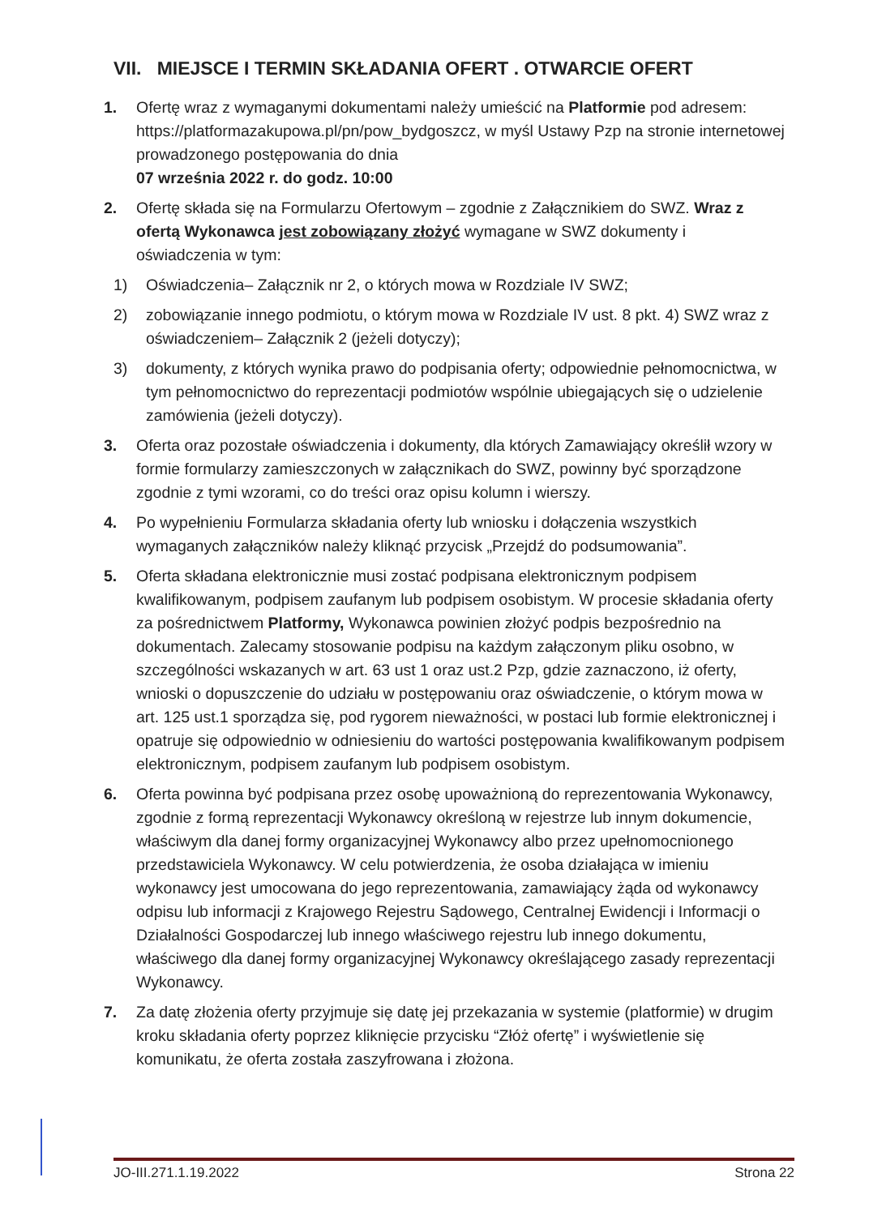VII. MIEJSCE I TERMIN SKŁADANIA OFERT . OTWARCIE OFERT
1. Ofertę wraz z wymaganymi dokumentami należy umieścić na Platformie pod adresem: https://platformazakupowa.pl/pn/pow_bydgoszcz, w myśl Ustawy Pzp na stronie internetowej prowadzonego postępowania do dnia
07 września 2022 r. do godz. 10:00
2. Ofertę składa się na Formularzu Ofertowym – zgodnie z Załącznikiem do SWZ. Wraz z ofertą Wykonawca jest zobowiązany złożyć wymagane w SWZ dokumenty i oświadczenia w tym:
1) Oświadczenia– Załącznik nr 2, o których mowa w Rozdziale IV SWZ;
2) zobowiązanie innego podmiotu, o którym mowa w Rozdziale IV ust. 8 pkt. 4) SWZ wraz z oświadczeniem– Załącznik 2 (jeżeli dotyczy);
3) dokumenty, z których wynika prawo do podpisania oferty; odpowiednie pełnomocnictwa, w tym pełnomocnictwo do reprezentacji podmiotów wspólnie ubiegających się o udzielenie zamówienia (jeżeli dotyczy).
3. Oferta oraz pozostałe oświadczenia i dokumenty, dla których Zamawiający określił wzory w formie formularzy zamieszczonych w załącznikach do SWZ, powinny być sporządzone zgodnie z tymi wzorami, co do treści oraz opisu kolumn i wierszy.
4. Po wypełnieniu Formularza składania oferty lub wniosku i dołączenia wszystkich wymaganych załączników należy kliknąć przycisk „Przejdź do podsumowania”.
5. Oferta składana elektronicznie musi zostać podpisana elektronicznym podpisem kwalifikowanym, podpisem zaufanym lub podpisem osobistym. W procesie składania oferty za pośrednictwem Platformy, Wykonawca powinien złożyć podpis bezpośrednio na dokumentach. Zalecamy stosowanie podpisu na każdym załączonym pliku osobno, w szczególności wskazanych w art. 63 ust 1 oraz ust.2 Pzp, gdzie zaznaczono, iż oferty, wnioski o dopuszczenie do udziału w postępowaniu oraz oświadczenie, o którym mowa w art. 125 ust.1 sporządza się, pod rygorem nieważności, w postaci lub formie elektronicznej i opatruje się odpowiednio w odniesieniu do wartości postępowania kwalifikowanym podpisem elektronicznym, podpisem zaufanym lub podpisem osobistym.
6. Oferta powinna być podpisana przez osobę upoważnioną do reprezentowania Wykonawcy, zgodnie z formą reprezentacji Wykonawcy określoną w rejestrze lub innym dokumencie, właściwym dla danej formy organizacyjnej Wykonawcy albo przez upełnomocnionego przedstawiciela Wykonawcy. W celu potwierdzenia, że osoba działająca w imieniu wykonawcy jest umocowana do jego reprezentowania, zamawiający żąda od wykonawcy odpisu lub informacji z Krajowego Rejestru Sądowego, Centralnej Ewidencji i Informacji o Działalności Gospodarczej lub innego właściwego rejestru lub innego dokumentu, właściwego dla danej formy organizacyjnej Wykonawcy określającego zasady reprezentacji Wykonawcy.
7. Za datę złożenia oferty przyjmuje się datę jej przekazania w systemie (platformie) w drugim kroku składania oferty poprzez kliknięcie przycisku “Złóż ofertę” i wyświetlenie się komunikatu, że oferta została zaszyfrowana i złożona.
JO-III.271.1.19.2022 Strona 22